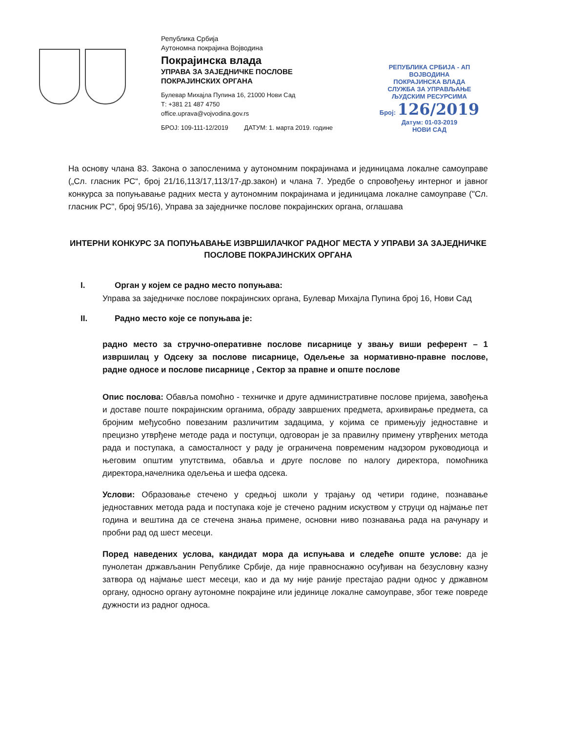Република Србија
Аутономна покрајина Војводина
Покрајинска влада
УПРАВА ЗА ЗАЈЕДНИЧКЕ ПОСЛОВЕ
ПОКРАЈИНСКИХ ОРГАНА
Булевар Михајла Пупина 16, 21000 Нови Сад
Т: +381 21 487 4750
office.uprava@vojvodina.gov.rs
БРОЈ: 109-111-12/2019 ДАТУМ: 1. марта 2019. године
РЕПУБЛИКА СРБИЈА - АП ВОЈВОДИНА
ПОКРАЈИНСКА ВЛАДА
СЛУЖБА ЗА УПРАВЉАЊЕ ЉУДСКИМ РЕСУРСИМА
Број: 126/2019
Датум: 01-03-2019
НОВИ САД
На основу члана 83. Закона о запосленима у аутономним покрајинама и јединицама локалне самоуправе („Сл. гласник РС“, број 21/16,113/17,113/17-др.закон) и члана 7. Уредбе о спровођењу интерног и јавног конкурса за попуњавање радних места у аутономним покрајинама и јединицама локалне самоуправе ("Сл. гласник РС", број 95/16), Управа за заједничке послове покрајинских органа, оглашава
ИНТЕРНИ КОНКУРС ЗА ПОПУЊАВАЊЕ ИЗВРШИЛАЧКОГ РАДНОГ МЕСТА У УПРАВИ ЗА ЗАЈЕДНИЧКЕ ПОСЛОВЕ ПОКРАЈИНСКИХ ОРГАНА
I. Орган у којем се радно место попуњава:
Управа за заједничке послове покрајинских органа, Булевар Михајла Пупина број 16, Нови Сад
II. Радно место које се попуњава је:
радно место за стручно-оперативне послове писарнице у звању виши референт – 1 извршилац у Одсеку за послове писарнице, Одељење за нормативно-правне послове, радне односе и послове писарнице , Сектор за правне и опште послове
Опис послова: Обавља помоћно - техничке и друге административне послове пријема, завођења и доставе поште покрајинским органима, обраду завршених предмета, архивирање предмета, са бројним међусобно повезаним различитим задацима, у којима се примењују једноставне и прецизно утврђене методе рада и поступци, одговоран је за правилну примену утврђених метода рада и поступака, а самосталност у раду је ограничена повременим надзором руководиоца и његовим општим упутствима, обавља и друге послове по налогу директора, помоћника директора,начелника одељења и шефа одсека.
Услови: Образовање стечено у средњој школи у трајању од четири године, познавање једноставних метода рада и поступака које је стечено радним искуством у струци од најмање пет година и вештина да се стечена знања примене, основни ниво познавања рада на рачунару и пробни рад од шест месеци.
Поред наведених услова, кандидат мора да испуњава и следеће опште услове: да је пунолетан држављанин Републике Србије, да није правноснажно осуђиван на безусловну казну затвора од најмање шест месеци, као и да му није раније престајао радни однос у државном органу, односно органу аутономне покрајине или јединице локалне самоуправе, због теже повреде дужности из радног односа.